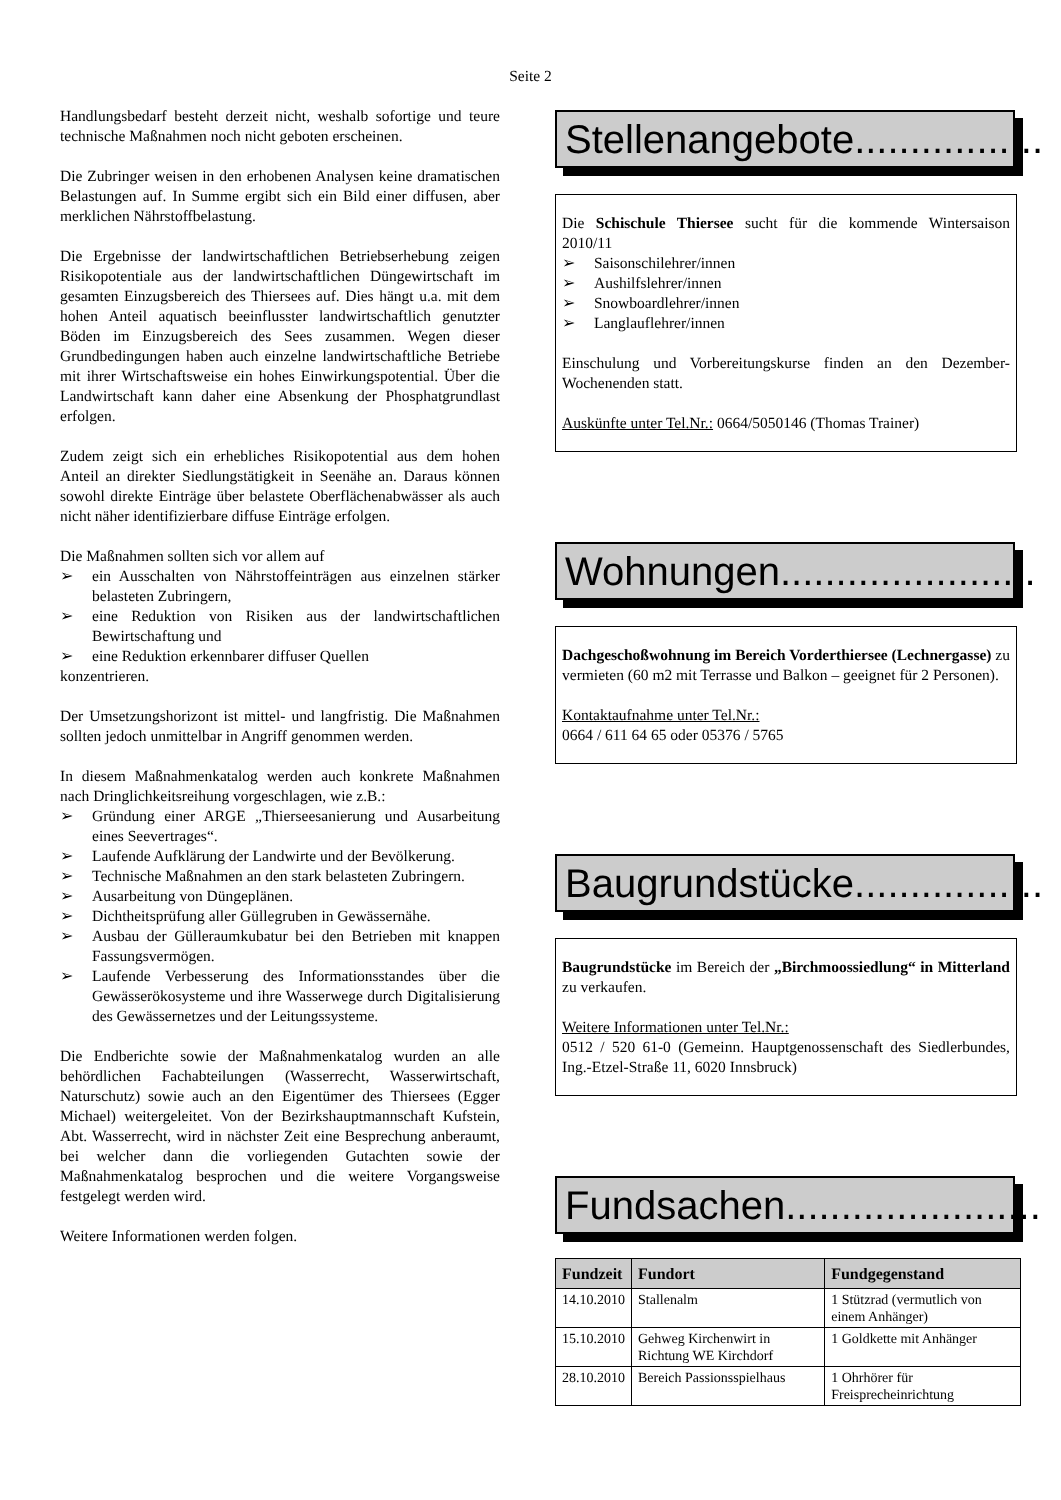Seite 2
Handlungsbedarf besteht derzeit nicht, weshalb sofortige und teure technische Maßnahmen noch nicht geboten erscheinen.
Die Zubringer weisen in den erhobenen Analysen keine dramatischen Belastungen auf. In Summe ergibt sich ein Bild einer diffusen, aber merklichen Nährstoffbelastung.
Die Ergebnisse der landwirtschaftlichen Betriebserhebung zeigen Risikopotentiale aus der landwirtschaftlichen Düngewirtschaft im gesamten Einzugsbereich des Thiersees auf. Dies hängt u.a. mit dem hohen Anteil aquatisch beeinflusster landwirtschaftlich genutzter Böden im Einzugsbereich des Sees zusammen. Wegen dieser Grundbedingungen haben auch einzelne landwirtschaftliche Betriebe mit ihrer Wirtschaftsweise ein hohes Einwirkungspotential. Über die Landwirtschaft kann daher eine Absenkung der Phosphatgrundlast erfolgen.
Zudem zeigt sich ein erhebliches Risikopotential aus dem hohen Anteil an direkter Siedlungstätigkeit in Seenähe an. Daraus können sowohl direkte Einträge über belastete Oberflächenabwässer als auch nicht näher identifizierbare diffuse Einträge erfolgen.
Die Maßnahmen sollten sich vor allem auf
➢ ein Ausschalten von Nährstoffeinträgen aus einzelnen stärker belasteten Zubringern,
➢ eine Reduktion von Risiken aus der landwirtschaftlichen Bewirtschaftung und
➢ eine Reduktion erkennbarer diffuser Quellen
konzentrieren.
Der Umsetzungshorizont ist mittel- und langfristig. Die Maßnahmen sollten jedoch unmittelbar in Angriff genommen werden.
In diesem Maßnahmenkatalog werden auch konkrete Maßnahmen nach Dringlichkeitsreihung vorgeschlagen, wie z.B.:
➢ Gründung einer ARGE „Thierseesanierung und Ausarbeitung eines Seevertrages“.
➢ Laufende Aufklärung der Landwirte und der Bevölkerung.
➢ Technische Maßnahmen an den stark belasteten Zubringern.
➢ Ausarbeitung von Düngeplänen.
➢ Dichtheitsprüfung aller Güllegruben in Gewässernähe.
➢ Ausbau der Gülleraumkubatur bei den Betrieben mit knappen Fassungsvermögen.
➢ Laufende Verbesserung des Informationsstandes über die Gewässerökosysteme und ihre Wasserwege durch Digitalisierung des Gewässernetzes und der Leitungssysteme.
Die Endberichte sowie der Maßnahmenkatalog wurden an alle behördlichen Fachabteilungen (Wasserrecht, Wasserwirtschaft, Naturschutz) sowie auch an den Eigentümer des Thiersees (Egger Michael) weitergeleitet. Von der Bezirkshauptmannschaft Kufstein, Abt. Wasserrecht, wird in nächster Zeit eine Besprechung anberaumt, bei welcher dann die vorliegenden Gutachten sowie der Maßnahmenkatalog besprochen und die weitere Vorgangsweise festgelegt werden wird.
Weitere Informationen werden folgen.
Stellenangebote.................
Die Schischule Thiersee sucht für die kommende Wintersaison 2010/11
➢ Saisonschilehrer/innen
➢ Aushilfslehrer/innen
➢ Snowboardlehrer/innen
➢ Langlauflehrer/innen
Einschulung und Vorbereitungskurse finden an den Dezember-Wochenenden statt.
Auskünfte unter Tel.Nr.: 0664/5050146 (Thomas Trainer)
Wohnungen.......................
Dachgeschoßwohnung im Bereich Vorderthiersee (Lechnergasse) zu vermieten (60 m2 mit Terrasse und Balkon – geeignet für 2 Personen).
Kontaktaufnahme unter Tel.Nr.:
0664 / 611 64 65 oder 05376 / 5765
Baugrundstücke.................
Baugrundstücke im Bereich der „Birchmoossiedlung“ in Mitterland zu verkaufen.
Weitere Informationen unter Tel.Nr.:
0512 / 520 61-0 (Gemeinn. Hauptgenossenschaft des Siedlerbundes, Ing.-Etzel-Straße 11, 6020 Innsbruck)
Fundsachen.......................
| Fundzeit | Fundort | Fundgegenstand |
| --- | --- | --- |
| 14.10.2010 | Stallenalm | 1 Stützrad (vermutlich von einem Anhänger) |
| 15.10.2010 | Gehweg Kirchenwirt in Richtung WE Kirchdorf | 1 Goldkette mit Anhänger |
| 28.10.2010 | Bereich Passionsspielhaus | 1 Ohrhörer für Freisprecheinrichtung |